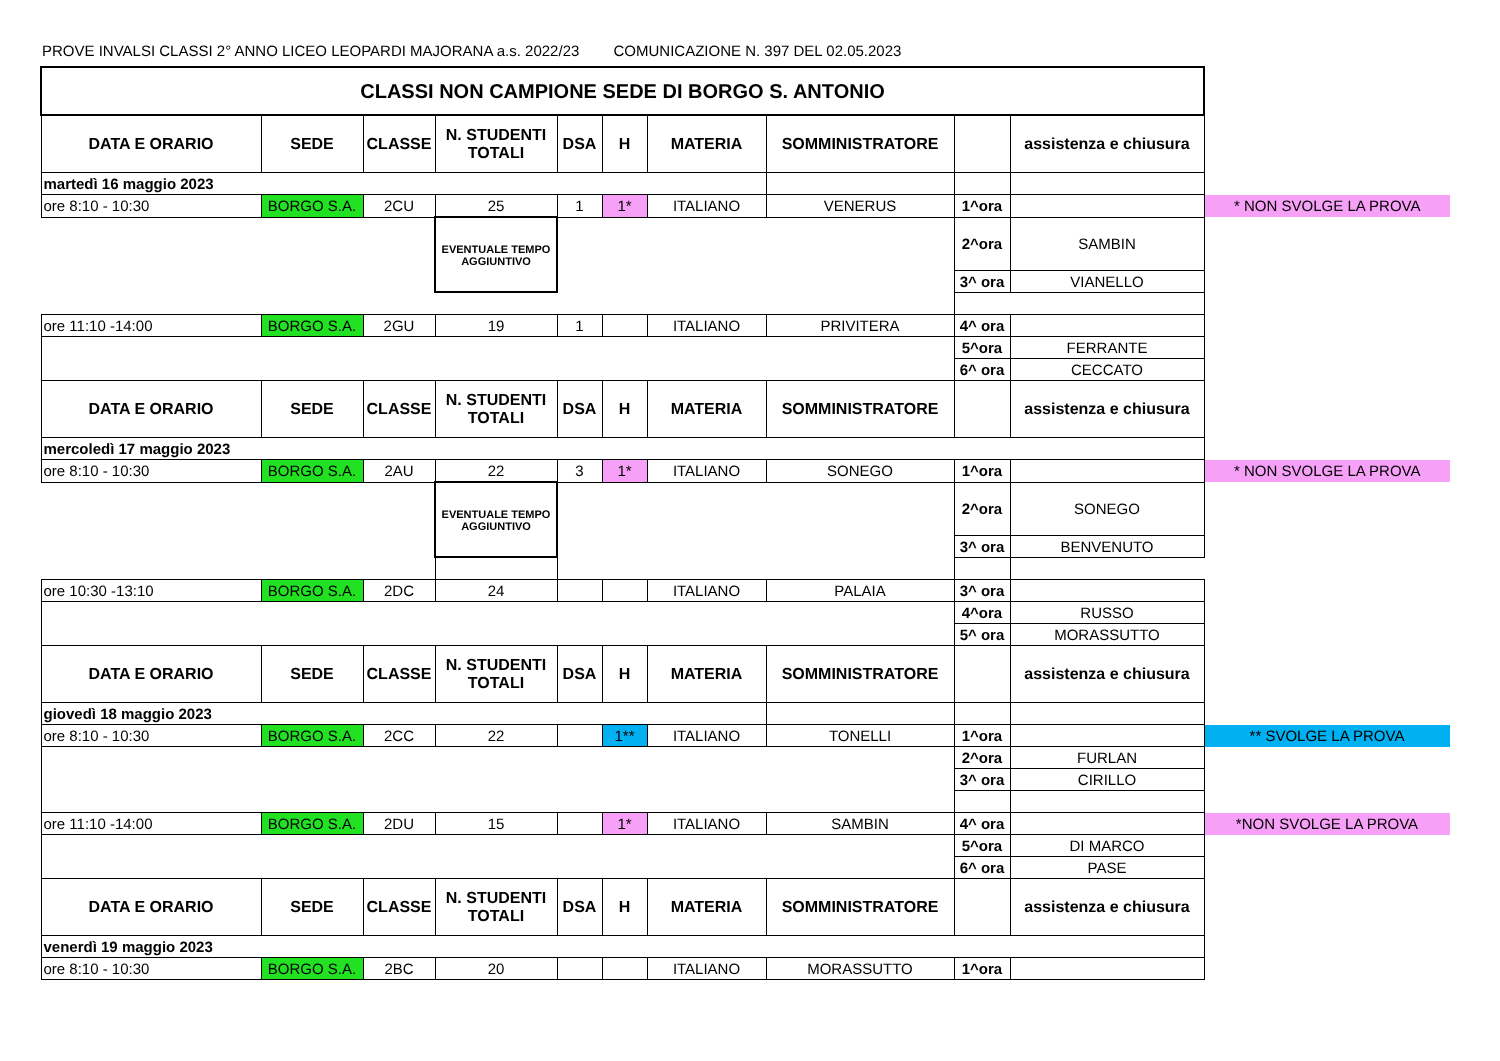PROVE INVALSI CLASSI 2° ANNO LICEO LEOPARDI MAJORANA a.s. 2022/23 COMUNICAZIONE N. 397 DEL 02.05.2023
| CLASSI NON CAMPIONE SEDE DI BORGO S. ANTONIO | | | | | | | | | | |
| DATA E ORARIO | SEDE | CLASSE | N. STUDENTI TOTALI | DSA | H | MATERIA | SOMMINISTRATORE | | assistenza e chiusura | |
| martedì 16 maggio 2023 | | | | | | | | | | |
| ore 8:10 - 10:30 | BORGO S.A. | 2CU | 25 | 1 | 1* | ITALIANO | VENERUS | 1^ora | | * NON SVOLGE LA PROVA |
| | | | EVENTUALE TEMPO AGGIUNTIVO | | | | | 2^ora | SAMBIN | |
| | | | | | | | | 3^ ora | VIANELLO | |
| ore 11:10 -14:00 | BORGO S.A. | 2GU | 19 | 1 | | ITALIANO | PRIVITERA | 4^ ora | | |
| | | | | | | | | 5^ora | FERRANTE | |
| | | | | | | | | 6^ ora | CECCATO | |
| DATA E ORARIO | SEDE | CLASSE | N. STUDENTI TOTALI | DSA | H | MATERIA | SOMMINISTRATORE | | assistenza e chiusura | |
| mercoledì 17 maggio 2023 | | | | | | | | | | |
| ore 8:10 - 10:30 | BORGO S.A. | 2AU | 22 | 3 | 1* | ITALIANO | SONEGO | 1^ora | | * NON SVOLGE LA PROVA |
| | | | EVENTUALE TEMPO AGGIUNTIVO | | | | | 2^ora | SONEGO | |
| | | | | | | | | 3^ ora | BENVENUTO | |
| ore 10:30 -13:10 | BORGO S.A. | 2DC | 24 | | | ITALIANO | PALAIA | 3^ ora | | |
| | | | | | | | | 4^ora | RUSSO | |
| | | | | | | | | 5^ ora | MORASSUTTO | |
| DATA E ORARIO | SEDE | CLASSE | N. STUDENTI TOTALI | DSA | H | MATERIA | SOMMINISTRATORE | | assistenza e chiusura | |
| giovedì 18 maggio 2023 | | | | | | | | | | |
| ore 8:10 - 10:30 | BORGO S.A. | 2CC | 22 | | 1** | ITALIANO | TONELLI | 1^ora | | ** SVOLGE LA PROVA |
| | | | | | | | | 2^ora | FURLAN | |
| | | | | | | | | 3^ ora | CIRILLO | |
| ore 11:10 -14:00 | BORGO S.A. | 2DU | 15 | | 1* | ITALIANO | SAMBIN | 4^ ora | | *NON SVOLGE LA PROVA |
| | | | | | | | | 5^ora | DI MARCO | |
| | | | | | | | | 6^ ora | PASE | |
| DATA E ORARIO | SEDE | CLASSE | N. STUDENTI TOTALI | DSA | H | MATERIA | SOMMINISTRATORE | | assistenza e chiusura | |
| venerdì 19 maggio 2023 | | | | | | | | | | |
| ore 8:10 - 10:30 | BORGO S.A. | 2BC | 20 | | | ITALIANO | MORASSUTTO | 1^ora | | |